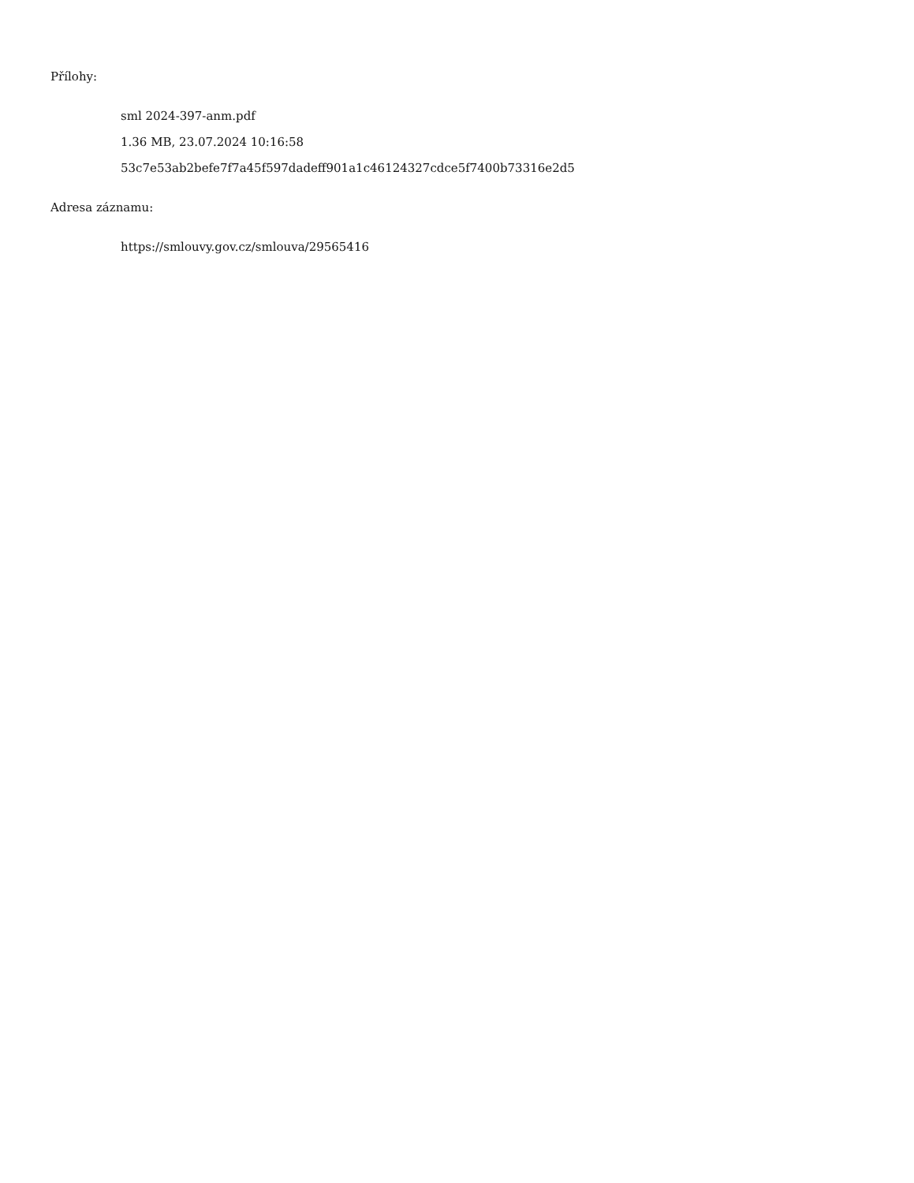Přílohy:
sml 2024-397-anm.pdf
1.36 MB, 23.07.2024 10:16:58
53c7e53ab2befe7f7a45f597dadeff901a1c46124327cdce5f7400b73316e2d5
Adresa záznamu:
https://smlouvy.gov.cz/smlouva/29565416